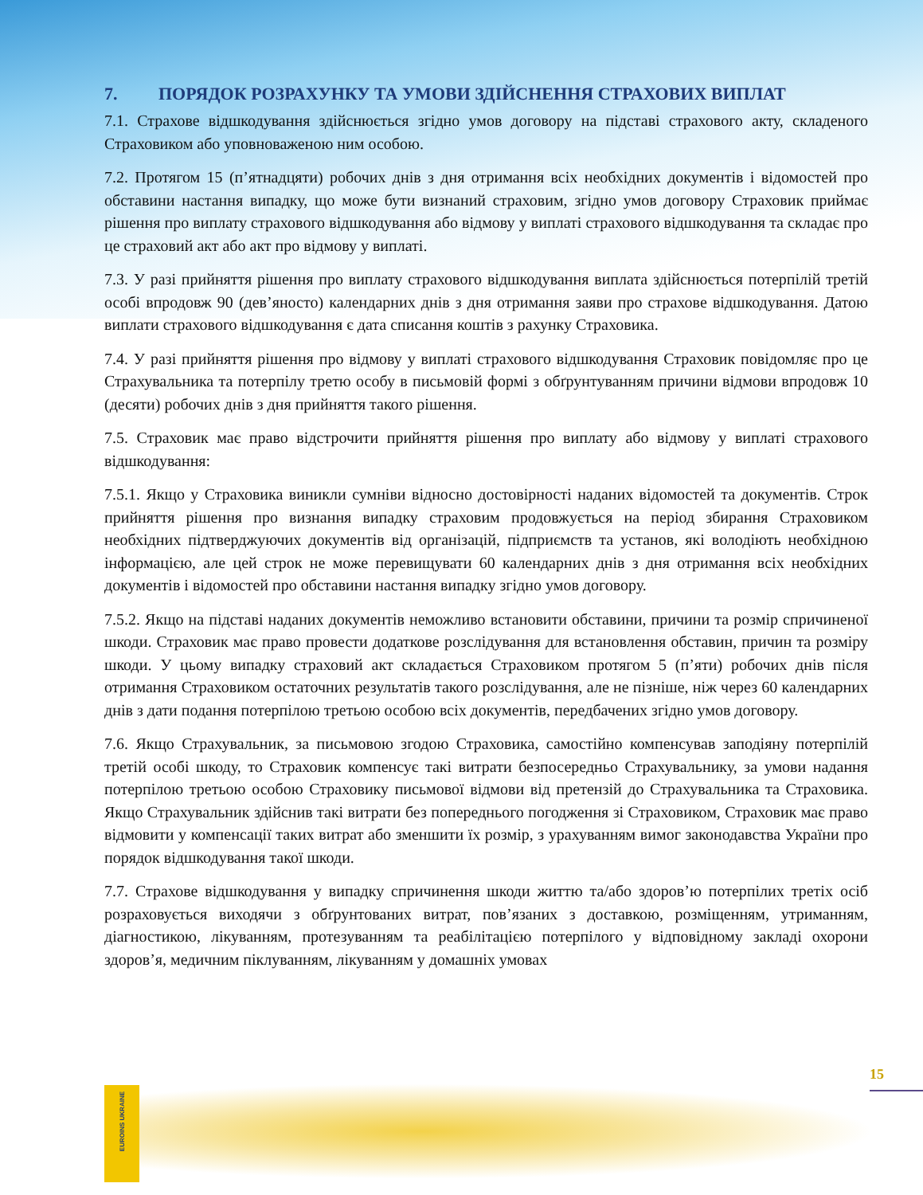7. ПОРЯДОК РОЗРАХУНКУ ТА УМОВИ ЗДІЙСНЕННЯ СТРАХОВИХ ВИПЛАТ
7.1. Страхове відшкодування здійснюється згідно умов договору на підставі страхового акту, складеного Страховиком або уповноваженою ним особою.
7.2. Протягом 15 (п’ятнадцяти) робочих днів з дня отримання всіх необхідних документів і відомостей про обставини настання випадку, що може бути визнаний страховим, згідно умов договору Страховик приймає рішення про виплату страхового відшкодування або відмову у виплаті страхового відшкодування та складає про це страховий акт або акт про відмову у виплаті.
7.3. У разі прийняття рішення про виплату страхового відшкодування виплата здійснюється потерпілій третій особі впродовж 90 (дев’яносто) календарних днів з дня отримання заяви про страхове відшкодування. Датою виплати страхового відшкодування є дата списання коштів з рахунку Страховика.
7.4. У разі прийняття рішення про відмову у виплаті страхового відшкодування Страховик повідомляє про це Страхувальника та потерпілу третю особу в письмовій формі з обґрунтуванням причини відмови впродовж 10 (десяти) робочих днів з дня прийняття такого рішення.
7.5. Страховик має право відстрочити прийняття рішення про виплату або відмову у виплаті страхового відшкодування:
7.5.1. Якщо у Страховика виникли сумніви відносно достовірності наданих відомостей та документів. Строк прийняття рішення про визнання випадку страховим продовжується на період збирання Страховиком необхідних підтверджуючих документів від організацій, підприємств та установ, які володіють необхідною інформацією, але цей строк не може перевищувати 60 календарних днів з дня отримання всіх необхідних документів і відомостей про обставини настання випадку згідно умов договору.
7.5.2. Якщо на підставі наданих документів неможливо встановити обставини, причини та розмір спричиненої шкоди. Страховик має право провести додаткове розслідування для встановлення обставин, причин та розміру шкоди. У цьому випадку страховий акт складається Страховиком протягом 5 (п’яти) робочих днів після отримання Страховиком остаточних результатів такого розслідування, але не пізніше, ніж через 60 календарних днів з дати подання потерпілою третьою особою всіх документів, передбачених згідно умов договору.
7.6. Якщо Страхувальник, за письмовою згодою Страховика, самостійно компенсував заподіяну потерпілій третій особі шкоду, то Страховик компенсує такі витрати безпосередньо Страхувальнику, за умови надання потерпілою третьою особою Страховику письмової відмови від претензій до Страхувальника та Страховика. Якщо Страхувальник здійснив такі витрати без попереднього погодження зі Страховиком, Страховик має право відмовити у компенсації таких витрат або зменшити їх розмір, з урахуванням вимог законодавства України про порядок відшкодування такої шкоди.
7.7. Страхове відшкодування у випадку спричинення шкоди життю та/або здоров’ю потерпілих третіх осіб розраховується виходячи з обґрунтованих витрат, пов’язаних з доставкою, розміщенням, утриманням, діагностикою, лікуванням, протезуванням та реабілітацією потерпілого у відповідному закладі охорони здоров’я, медичним піклуванням, лікуванням у домашніх умовах
EUROINS UKRAINE
15